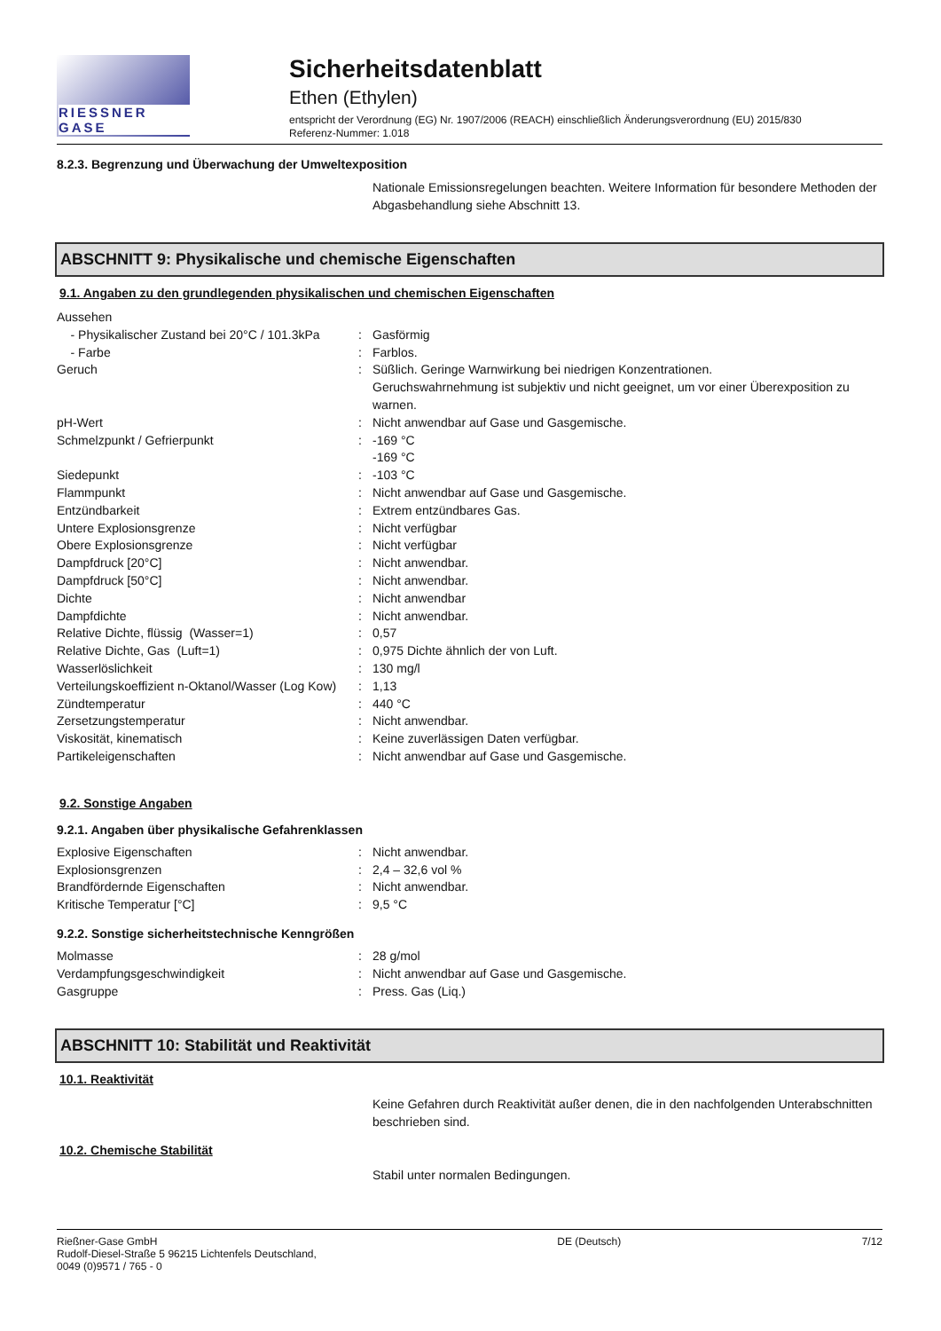RIESSNER GASE
Sicherheitsdatenblatt
Ethen (Ethylen)
entspricht der Verordnung (EG) Nr. 1907/2006 (REACH) einschließlich Änderungsverordnung (EU) 2015/830
Referenz-Nummer: 1.018
8.2.3. Begrenzung und Überwachung der Umweltexposition
Nationale Emissionsregelungen beachten. Weitere Information für besondere Methoden der Abgasbehandlung siehe Abschnitt 13.
ABSCHNITT 9: Physikalische und chemische Eigenschaften
9.1. Angaben zu den grundlegenden physikalischen und chemischen Eigenschaften
| Aussehen | | |
| - Physikalischer Zustand bei 20°C / 101.3kPa | : | Gasförmig |
| - Farbe | : | Farblos. |
| Geruch | : | Süßlich. Geringe Warnwirkung bei niedrigen Konzentrationen. Geruchswahrnehmung ist subjektiv und nicht geeignet, um vor einer Überexposition zu warnen. |
| pH-Wert | : | Nicht anwendbar auf Gase und Gasgemische. |
| Schmelzpunkt / Gefrierpunkt | : | -169 °C -169 °C |
| Siedepunkt | : | -103 °C |
| Flammpunkt | : | Nicht anwendbar auf Gase und Gasgemische. |
| Entzündbarkeit | : | Extrem entzündbares Gas. |
| Untere Explosionsgrenze | : | Nicht verfügbar |
| Obere Explosionsgrenze | : | Nicht verfügbar |
| Dampfdruck [20°C] | : | Nicht anwendbar. |
| Dampfdruck [50°C] | : | Nicht anwendbar. |
| Dichte | : | Nicht anwendbar |
| Dampfdichte | : | Nicht anwendbar. |
| Relative Dichte, flüssig (Wasser=1) | : | 0,57 |
| Relative Dichte, Gas (Luft=1) | : | 0,975 Dichte ähnlich der von Luft. |
| Wasserlöslichkeit | : | 130 mg/l |
| Verteilungskoeffizient n-Oktanol/Wasser (Log Kow) | : | 1,13 |
| Zündtemperatur | : | 440 °C |
| Zersetzungstemperatur | : | Nicht anwendbar. |
| Viskosität, kinematisch | : | Keine zuverlässigen Daten verfügbar. |
| Partikeleigenschaften | : | Nicht anwendbar auf Gase und Gasgemische. |
9.2. Sonstige Angaben
9.2.1. Angaben über physikalische Gefahrenklassen
| Explosive Eigenschaften | : | Nicht anwendbar. |
| Explosionsgrenzen | : | 2,4 – 32,6 vol % |
| Brandfördernde Eigenschaften | : | Nicht anwendbar. |
| Kritische Temperatur [°C] | : | 9,5 °C |
9.2.2. Sonstige sicherheitstechnische Kenngrößen
| Molmasse | : | 28 g/mol |
| Verdampfungsgeschwindigkeit | : | Nicht anwendbar auf Gase und Gasgemische. |
| Gasgruppe | : | Press. Gas (Liq.) |
ABSCHNITT 10: Stabilität und Reaktivität
10.1. Reaktivität
Keine Gefahren durch Reaktivität außer denen, die in den nachfolgenden Unterabschnitten beschrieben sind.
10.2. Chemische Stabilität
Stabil unter normalen Bedingungen.
Rießner-Gase GmbH
Rudolf-Diesel-Straße 5 96215 Lichtenfels Deutschland,
0049 (0)9571 / 765 - 0
DE (Deutsch) 7/12